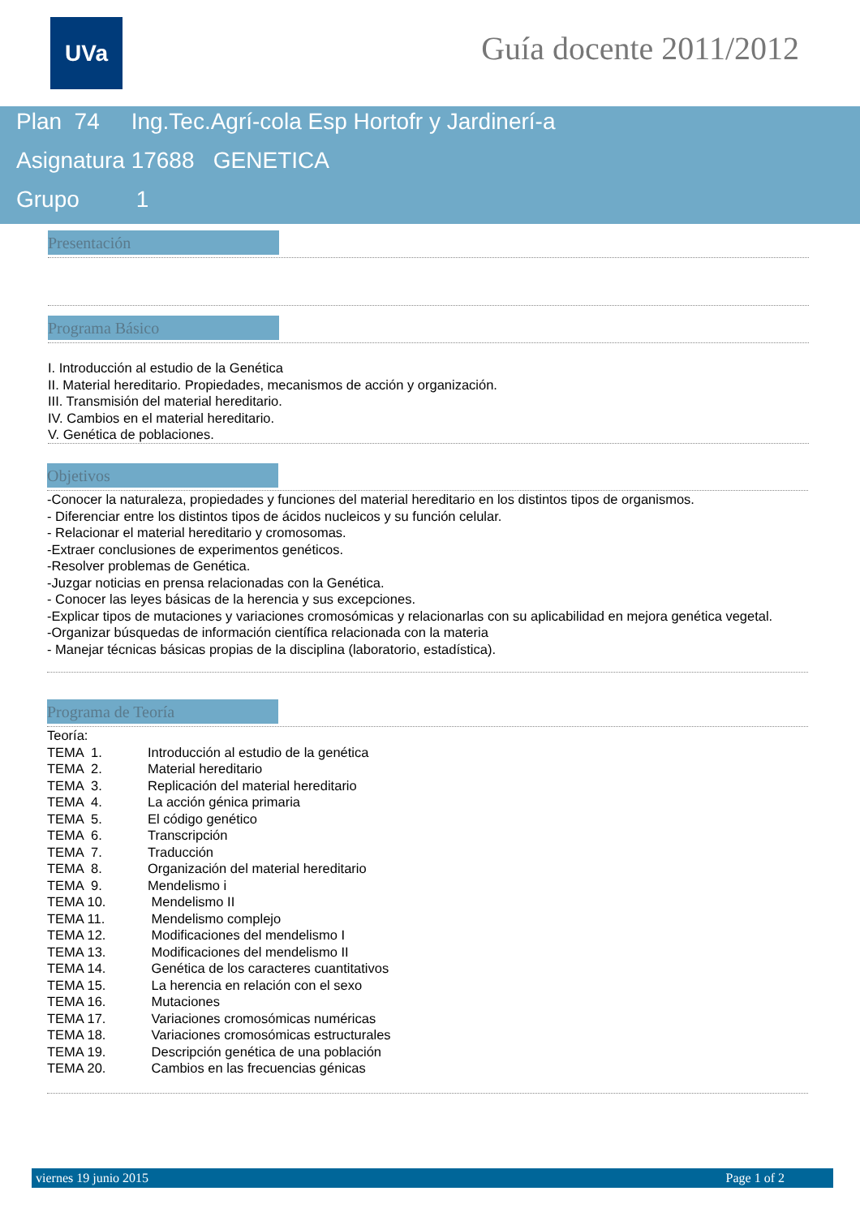UVa Guía docente 2011/2012
Plan 74 Ing.Tec.Agrí-cola Esp Hortofr y Jardinerí-a
Asignatura 17688 GENETICA
Grupo 1
Presentación
Programa Básico
I. Introducción al estudio de la Genética
II. Material hereditario. Propiedades, mecanismos de acción y organización.
III. Transmisión del material hereditario.
IV. Cambios en el material hereditario.
V. Genética de poblaciones.
Objetivos
-Conocer la naturaleza, propiedades y funciones del material hereditario en los distintos tipos de organismos.
- Diferenciar entre los distintos tipos de ácidos nucleicos y su función celular.
- Relacionar el material hereditario y cromosomas.
-Extraer conclusiones de experimentos genéticos.
-Resolver problemas de Genética.
-Juzgar noticias en prensa relacionadas con la Genética.
- Conocer las leyes básicas de la herencia y sus excepciones.
-Explicar tipos de mutaciones y variaciones cromosómicas y relacionarlas con su aplicabilidad en mejora genética vegetal.
-Organizar búsquedas de información científica relacionada con la materia
- Manejar técnicas básicas propias de la disciplina (laboratorio, estadística).
Programa de Teoría
| Teoría: | |
| TEMA 1. | Introducción al estudio de la genética |
| TEMA 2. | Material hereditario |
| TEMA 3. | Replicación del material hereditario |
| TEMA 4. | La acción génica primaria |
| TEMA 5. | El código genético |
| TEMA 6. | Transcripción |
| TEMA 7. | Traducción |
| TEMA 8. | Organización del material hereditario |
| TEMA 9. | Mendelismo i |
| TEMA 10. | Mendelismo II |
| TEMA 11. | Mendelismo complejo |
| TEMA 12. | Modificaciones del mendelismo I |
| TEMA 13. | Modificaciones del mendelismo II |
| TEMA 14. | Genética de los caracteres cuantitativos |
| TEMA 15. | La herencia en relación con el sexo |
| TEMA 16. | Mutaciones |
| TEMA 17. | Variaciones cromosómicas numéricas |
| TEMA 18. | Variaciones cromosómicas estructurales |
| TEMA 19. | Descripción genética de una población |
| TEMA 20. | Cambios en las frecuencias génicas |
viernes 19 junio 2015 Page 1 of 2